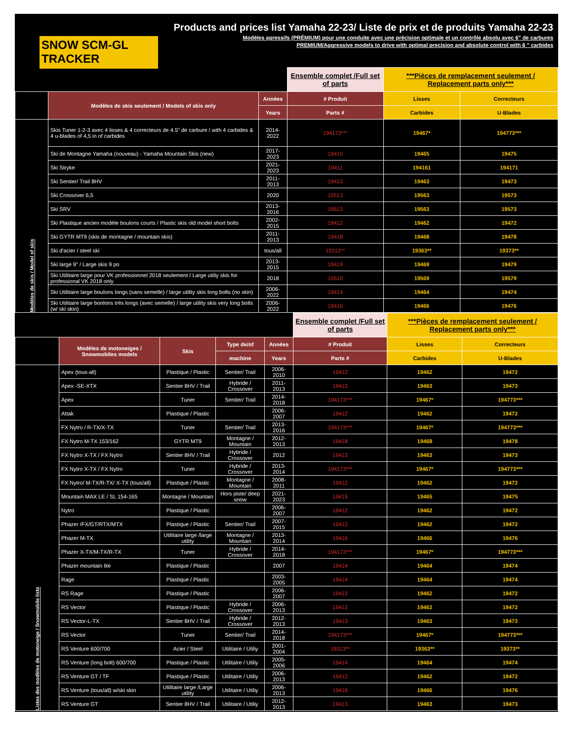SNOW SCM-GL TRACKER
Products and prices list Yamaha 22-23/ Liste de prix et de produits Yamaha 22-23
Modèles agressifs (PRÉMIUM) pour une conduite avec une précision optimale et un contrôle absolu avec 6" de carbures
PREMIUM/Aggressive models to drive with optimal precision and absolute control with 6 " carbides
| | | | Ensemble complet /Full set of parts | ***Pièces de remplacement seulement / Replacement parts only*** | |
| | Modèles de skis seulement / Models of skis only | Années | # Produit | Lisses | Correcteurs |
| | | Years | Parts # | Carbides | U-Blades |
| Modèles de skis / Model of skis | Skis Tuner 1-2-3 avec 4 lisses & 4 correcteurs de 4.5" de carbure / with 4 carbides & 4 u-blades of 4,5 in of carbides | 2014-2022 | 194173*** | 19467* | 194773*** |
| | Ski de Montagne Yamaha (nouveau) - Yamaha Mountain Skis (new) | 2017-2023 | 19415 | 19465 | 19475 |
| | Ski Stryke | 2021-2023 | 19411 | 194161 | 194171 |
| | Ski Sentier/ Trail 8HV | 2011-2013 | 19413 | 19463 | 19473 |
| | Ski Crossover 6,5 | 2020 | 19513 | 19563 | 19573 |
| | Ski SRV | 2013-2016 | 19513 | 19563 | 19573 |
| | Ski Plastique ancien modèle boulons courts / Plastic skis old model short bolts | 2002-2015 | 19412 | 19462 | 19472 |
| | Ski GYTR MT9 (skis de montagne / mountain skis) | 2011-2013 | 19418 | 19468 | 19478 |
| | Ski d'acier / steel ski | tous/all | 19313** | 19363** | 19373** |
| | Ski large 9" / Large skis 9 po | 2013-2015 | 19419 | 19469 | 19479 |
| | Ski Utilitaire large pour VK professionnel 2018 seulement / Large utiliy skis for professional VK 2018 only | 2018 | 19519 | 19569 | 19579 |
| | Ski Utilitaire large boulons longs (sans semelle) / large utility skis long bolts (no skin) | 2006-2022 | 19414 | 19464 | 19474 |
| | Ski Utilitaire large bonlons très longs (avec semelle) / large utility skis very long bolts (w/ ski skin) | 2006-2022 | 19416 | 19466 | 19476 |
| | | | | | Ensemble complet /Full set of parts | ***Pièces de remplacement seulement / Replacement parts only*** | |
| | Modèles de motoneiges / Snowmobiles models | Skis | Type de/of | Années | # Produit | Lisses | Correcteurs |
| | | | machine | Years | Parts # | Carbides | U-Blades |
| Listes des modèles de motoneige / Snowmobile lists | Apex (tous-all) | Plastique / Plastic | Sentier/ Trail | 2006-2010 | 19412 | 19462 | 19472 |
| | Apex -SE-XTX | Sentier 8HV / Trail | Hybride / Crossover | 2011-2013 | 19413 | 19463 | 19473 |
| | Apex | Tuner | Sentier/ Trail | 2014-2018 | 194173*** | 19467* | 194773*** |
| | Attak | Plastique / Plastic | | 2006-2007 | 19412 | 19462 | 19472 |
| | FX Nytro / R-TX/X-TX | Tuner | Sentier/ Trail | 2013-2016 | 194173*** | 19467* | 194773*** |
| | FX Nytro M-TX 153/162 | GYTR MT9 | Montagne / Mountain | 2012-2013 | 19418 | 19468 | 19478 |
| | FX Nytro X-TX / FX Nytro | Sentier 8HV / Trail | Hybride / Crossover | 2012 | 19413 | 19463 | 19473 |
| | FX Nytro X-TX / FX Nytro | Tuner | Hybride / Crossover | 2013-2014 | 194173*** | 19467* | 194773*** |
| | FX Nytro/ M-TX/R-TX/ X-TX (tous/all) | Plastique / Plastic | Montagne / Mountain | 2008-2011 | 19412 | 19462 | 19472 |
| | Mountain MAX LE / SL 154-165 | Montagne / Mountain | Hors piste/ deep snow | 2021-2023 | 19415 | 19465 | 19475 |
| | Nytro | Plastique / Plastic | | 2006-2007 | 19412 | 19462 | 19472 |
| | Phazer /FX/GT/RTX/MTX | Plastique / Plastic | Sentier/ Trail | 2007-2015 | 19412 | 19462 | 19472 |
| | Phazer M-TX | Utilitaire large /large utility | Montagne / Mountain | 2013-2014 | 19416 | 19466 | 19476 |
| | Phazer X-TX/M-TX/R-TX | Tuner | Hybride / Crossover | 2014-2018 | 194173*** | 19467* | 194773*** |
| | Phazer mountain lite | Plastique / Plastic | | 2007 | 19414 | 19464 | 19474 |
| | Rage | Plastique / Plastic | | 2003-2005 | 19414 | 19464 | 19474 |
| | RS Rage | Plastique / Plastic | | 2006-2007 | 19412 | 19462 | 19472 |
| | RS Vector | Plastique / Plastic | Hybride / Crossover | 2006-2013 | 19412 | 19462 | 19472 |
| | RS Vector-L-TX | Sentier 8HV / Trail | Hybride / Crossover | 2012-2013 | 19413 | 19463 | 19473 |
| | RS Vector | Tuner | Sentier/ Trail | 2014-2018 | 194173*** | 19467* | 194773*** |
| | RS Venture 600/700 | Acier / Steel | Utilitaire / Utiliy | 2001-2004 | 19313** | 19363** | 19373** |
| | RS Venture (long bolt) 600/700 | Plastique / Plastic | Utilitaire / Utiliy | 2005-2006 | 19414 | 19464 | 19474 |
| | RS Venture GT / TF | Plastique / Plastic | Utilitaire / Utiliy | 2006-2013 | 19412 | 19462 | 19472 |
| | RS Venture (tous/all) w/ski skin | Utilitaire large /Large utility | Utilitaire / Utiliy | 2006-2013 | 19416 | 19466 | 19476 |
| | RS Venture GT | Sentier 8HV / Trail | Utilitaire / Utiliy | 2012-2013 | 19413 | 19463 | 19473 |